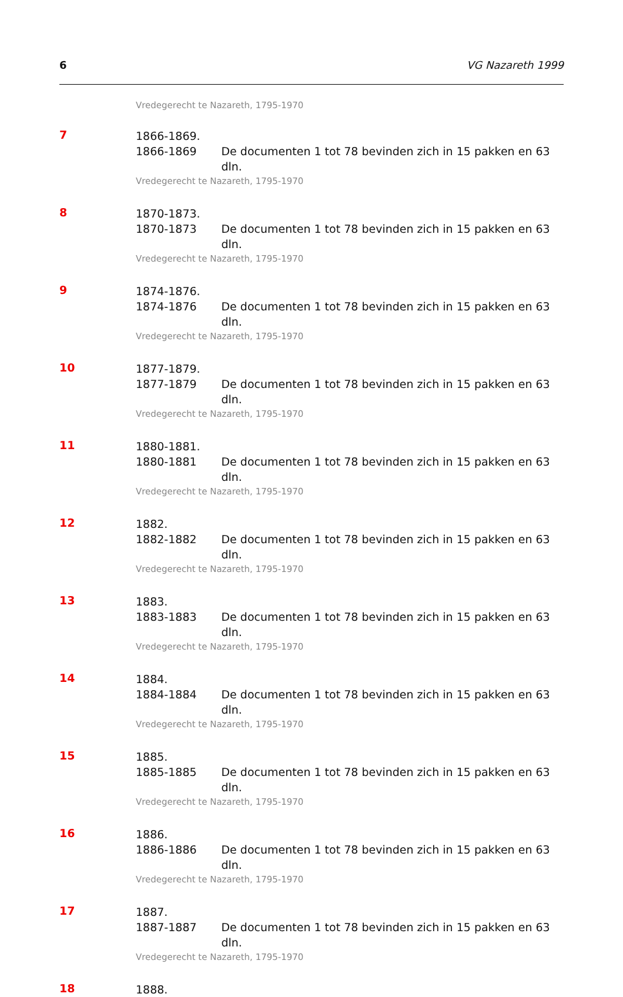6 VG Nazareth 1999
Vredegerecht te Nazareth, 1795-1970
7
1866-1869.
1866-1869 De documenten 1 tot 78 bevinden zich in 15 pakken en 63 dln.
Vredegerecht te Nazareth, 1795-1970
8
1870-1873.
1870-1873 De documenten 1 tot 78 bevinden zich in 15 pakken en 63 dln.
Vredegerecht te Nazareth, 1795-1970
9
1874-1876.
1874-1876 De documenten 1 tot 78 bevinden zich in 15 pakken en 63 dln.
Vredegerecht te Nazareth, 1795-1970
10
1877-1879.
1877-1879 De documenten 1 tot 78 bevinden zich in 15 pakken en 63 dln.
Vredegerecht te Nazareth, 1795-1970
11
1880-1881.
1880-1881 De documenten 1 tot 78 bevinden zich in 15 pakken en 63 dln.
Vredegerecht te Nazareth, 1795-1970
12
1882.
1882-1882 De documenten 1 tot 78 bevinden zich in 15 pakken en 63 dln.
Vredegerecht te Nazareth, 1795-1970
13
1883.
1883-1883 De documenten 1 tot 78 bevinden zich in 15 pakken en 63 dln.
Vredegerecht te Nazareth, 1795-1970
14
1884.
1884-1884 De documenten 1 tot 78 bevinden zich in 15 pakken en 63 dln.
Vredegerecht te Nazareth, 1795-1970
15
1885.
1885-1885 De documenten 1 tot 78 bevinden zich in 15 pakken en 63 dln.
Vredegerecht te Nazareth, 1795-1970
16
1886.
1886-1886 De documenten 1 tot 78 bevinden zich in 15 pakken en 63 dln.
Vredegerecht te Nazareth, 1795-1970
17
1887.
1887-1887 De documenten 1 tot 78 bevinden zich in 15 pakken en 63 dln.
Vredegerecht te Nazareth, 1795-1970
18
1888.